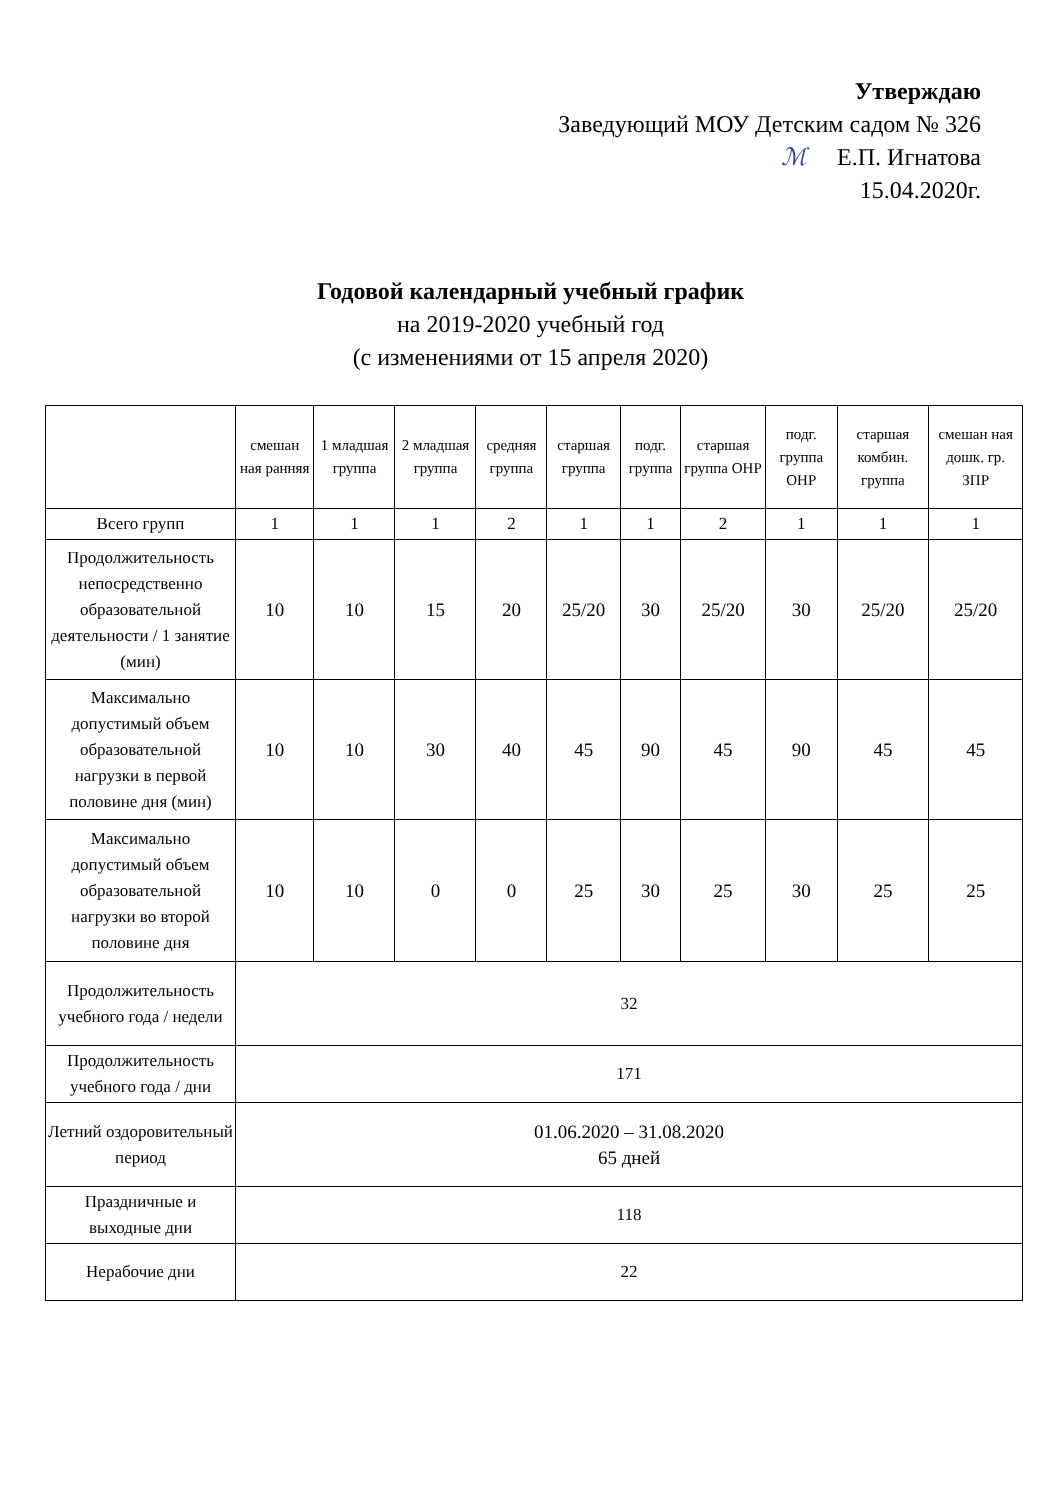Утверждаю
Заведующий МОУ Детским садом № 326
ℳ Е.П. Игнатова
15.04.2020г.
Годовой календарный учебный график
на 2019-2020 учебный год
(с изменениями от 15 апреля 2020)
| | смешан ная ранняя | 1 младшая группа | 2 младшая группа | средняя группа | старшая группа | подг. группа | старшая группа ОНР | подг. группа ОНР | старшая комбин. группа | смешан ная дошк. гр. ЗПР |
| --- | --- | --- | --- | --- | --- | --- | --- | --- | --- | --- |
| Всего групп | 1 | 1 | 1 | 2 | 1 | 1 | 2 | 1 | 1 | 1 |
| Продолжительность непосредственно образовательной деятельности / 1 занятие (мин) | 10 | 10 | 15 | 20 | 25/20 | 30 | 25/20 | 30 | 25/20 | 25/20 |
| Максимально допустимый объем образовательной нагрузки в первой половине дня (мин) | 10 | 10 | 30 | 40 | 45 | 90 | 45 | 90 | 45 | 45 |
| Максимально допустимый объем образовательной нагрузки во второй половине дня | 10 | 10 | 0 | 0 | 25 | 30 | 25 | 30 | 25 | 25 |
| Продолжительность учебного года / недели | 32 | | | | | | | | | |
| Продолжительность учебного года / дни | 171 | | | | | | | | | |
| Летний оздоровительный период | 01.06.2020 – 31.08.2020 65 дней | | | | | | | | | |
| Праздничные и выходные дни | 118 | | | | | | | | | |
| Нерабочие дни | 22 | | | | | | | | | |